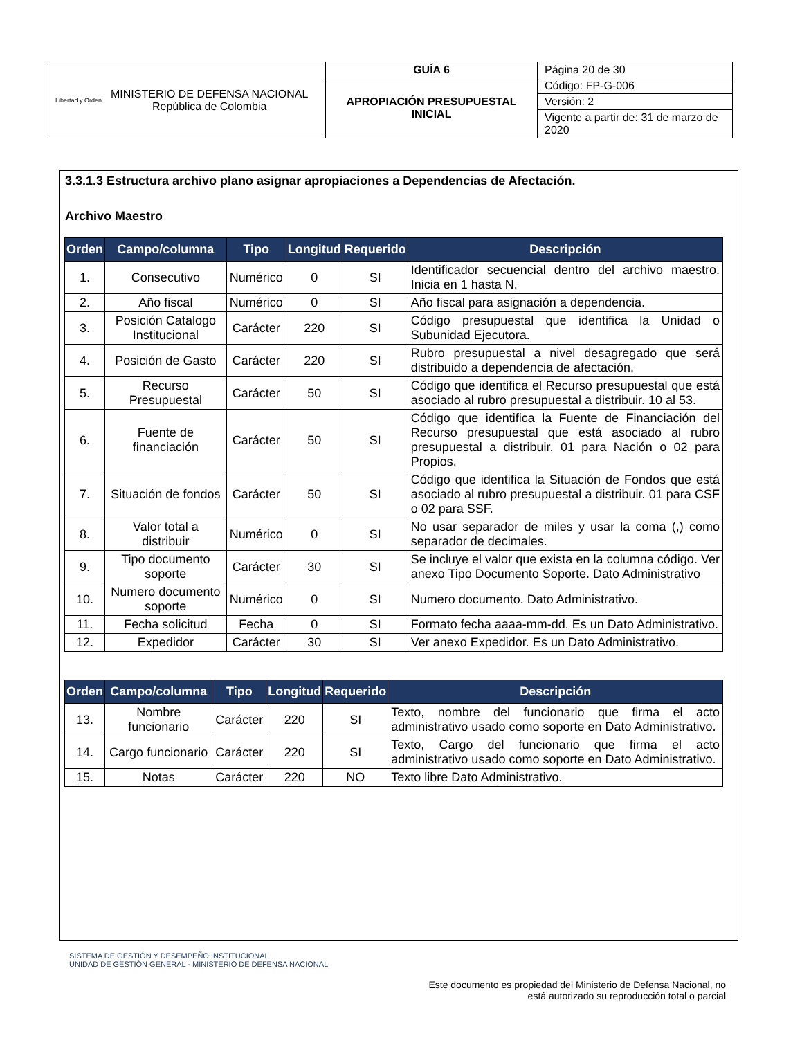| Libertad y Orden MINISTERIO DE DEFENSA NACIONAL República de Colombia | GUÍA 6 | Página 20 de 30 |
| | APROPIACIÓN PRESUPUESTAL INICIAL | Código: FP-G-006 |
| | | Versión: 2 |
| | | Vigente a partir de: 31 de marzo de 2020 |
3.3.1.3 Estructura archivo plano asignar apropiaciones a Dependencias de Afectación.
Archivo Maestro
| Orden | Campo/columna | Tipo | Longitud | Requerido | Descripción |
| --- | --- | --- | --- | --- | --- |
| 1. | Consecutivo | Numérico | 0 | SI | Identificador secuencial dentro del archivo maestro. Inicia en 1 hasta N. |
| 2. | Año fiscal | Numérico | 0 | SI | Año fiscal para asignación a dependencia. |
| 3. | Posición Catalogo Institucional | Carácter | 220 | SI | Código presupuestal que identifica la Unidad o Subunidad Ejecutora. |
| 4. | Posición de Gasto | Carácter | 220 | SI | Rubro presupuestal a nivel desagregado que será distribuido a dependencia de afectación. |
| 5. | Recurso Presupuestal | Carácter | 50 | SI | Código que identifica el Recurso presupuestal que está asociado al rubro presupuestal a distribuir. 10 al 53. |
| 6. | Fuente de financiación | Carácter | 50 | SI | Código que identifica la Fuente de Financiación del Recurso presupuestal que está asociado al rubro presupuestal a distribuir. 01 para Nación o 02 para Propios. |
| 7. | Situación de fondos | Carácter | 50 | SI | Código que identifica la Situación de Fondos que está asociado al rubro presupuestal a distribuir. 01 para CSF o 02 para SSF. |
| 8. | Valor total a distribuir | Numérico | 0 | SI | No usar separador de miles y usar la coma (,) como separador de decimales. |
| 9. | Tipo documento soporte | Carácter | 30 | SI | Se incluye el valor que exista en la columna código. Ver anexo Tipo Documento Soporte. Dato Administrativo |
| 10. | Numero documento soporte | Numérico | 0 | SI | Numero documento. Dato Administrativo. |
| 11. | Fecha solicitud | Fecha | 0 | SI | Formato fecha aaaa-mm-dd. Es un Dato Administrativo. |
| 12. | Expedidor | Carácter | 30 | SI | Ver anexo Expedidor. Es un Dato Administrativo. |
| Orden | Campo/columna | Tipo | Longitud | Requerido | Descripción |
| --- | --- | --- | --- | --- | --- |
| 13. | Nombre funcionario | Carácter | 220 | SI | Texto, nombre del funcionario que firma el acto administrativo usado como soporte en Dato Administrativo. |
| 14. | Cargo funcionario | Carácter | 220 | SI | Texto, Cargo del funcionario que firma el acto administrativo usado como soporte en Dato Administrativo. |
| 15. | Notas | Carácter | 220 | NO | Texto libre Dato Administrativo. |
SISTEMA DE GESTIÓN Y DESEMPEÑO INSTITUCIONAL
UNIDAD DE GESTIÓN GENERAL - MINISTERIO DE DEFENSA NACIONAL
Este documento es propiedad del Ministerio de Defensa Nacional, no
está autorizado su reproducción total o parcial